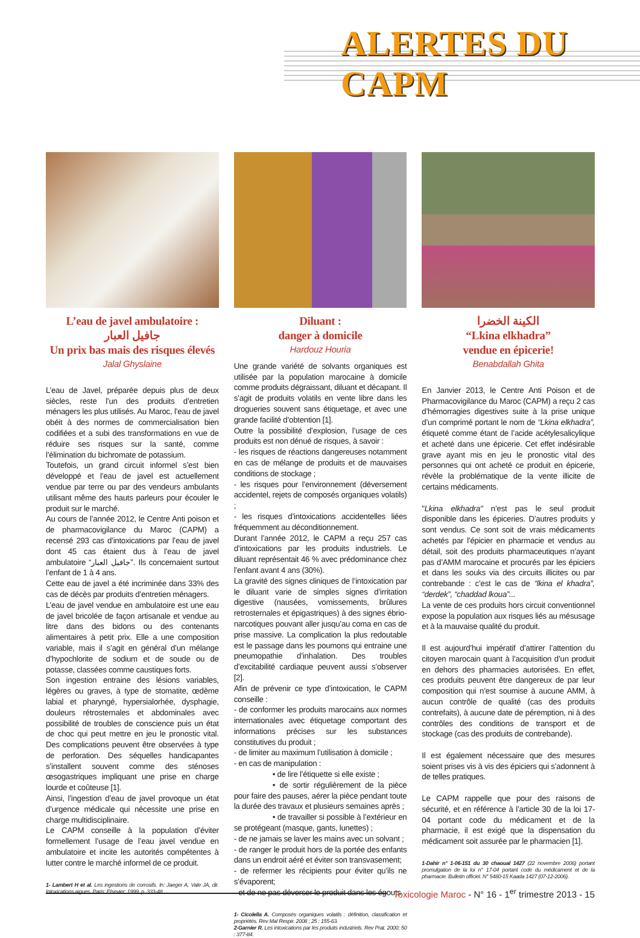ALERTES DU CAPM
L’eau de javel ambulatoire :
جافيل العبار
Un prix bas mais des risques élevés
Jalal Ghyslaine
L’eau de Javel, préparée depuis plus de deux siècles, reste l’un des produits d’entretien ménagers les plus utilisés. Au Maroc, l’eau de javel obéit à des normes de commercialisation bien codifiées et a subi des transformations en vue de réduire ses risques sur la santé, comme l’élimination du bichromate de potassium.
Toutefois, un grand circuit informel s’est bien développé et l’eau de javel est actuellement vendue par terre ou par des vendeurs ambulants utilisant même des hauts parleurs pour écouler le produit sur le marché.
Au cours de l’année 2012, le Centre Anti poison et de pharmacovigilance du Maroc (CAPM) a recensé 293 cas d’intoxications par l’eau de javel dont 45 cas étaient dus à l’eau de javel ambulatoire “جافيل العبار”. Ils concernaient surtout l’enfant de 1 à 4 ans.
Cette eau de javel a été incriminée dans 33% des cas de décès par produits d’entretien ménagers.
L’eau de javel vendue en ambulatoire est une eau de javel bricolée de façon artisanale et vendue au litre dans des bidons ou des contenants alimentaires à petit prix. Elle a une composition variable, mais il s’agit en général d’un mélange d’hypochlorite de sodium et de soude ou de potasse, classées comme caustiques forts.
Son ingestion entraine des lésions variables, légères ou graves, à type de stomatite, œdème labial et pharyngé, hypersialorhée, dysphagie, douleurs rétrosternales et abdominales avec possibilité de troubles de conscience puis un état de choc qui peut mettre en jeu le pronostic vital. Des complications peuvent être observées à type de perforation. Des séquelles handicapantes s’installent souvent comme des sténoses œsogastriques impliquant une prise en charge lourde et coûteuse [1].
Ainsi, l’ingestion d’eau de javel provoque un état d’urgence médicale qui nécessite une prise en charge multidisciplinaire.
Le CAPM conseille à la population d’éviter formellement l’usage de l’eau javel vendue en ambulatoire et incite les autorités compétentes à lutter contre le marché informel de ce produit.
1- Lambert H et al. Les ingestions de corrosifs. In: Jaeger A, Vale JA, dir. Intoxications aigues. Paris: Elsevier; 1999. p. 333-48.
Diluant :
danger à domicile
Hardouz Houria
Une grande variété de solvants organiques est utilisée par la population marocaine à domicile comme produits dégraissant, diluant et décapant. Il s’agit de produits volatils en vente libre dans les drogueries souvent sans étiquetage, et avec une grande facilité d’obtention [1].
Outre la possibilité d’explosion, l’usage de ces produits est non dénué de risques, à savoir :
- les risques de réactions dangereuses notamment en cas de mélange de produits et de mauvaises conditions de stockage ;
- les risques pour l’environnement (déversement accidentel, rejets de composés organiques volatils) ;
- les risques d’intoxications accidentelles liées fréquemment au déconditionnement.
Durant l’année 2012, le CAPM a reçu 257 cas d’intoxications par les produits industriels. Le diluant représentait 46 % avec prédominance chez l’enfant avant 4 ans (30%).
La gravité des signes cliniques de l’intoxication par le diluant varie de simples signes d’irritation digestive (nausées, vomissements, brûlures retrosternales et épigastriques) à des signes ébrio-narcotiques pouvant aller jusqu’au coma en cas de prise massive. La complication la plus redoutable est le passage dans les poumons qui entraine une pneumopathie d’inhalation. Des troubles d’excitabilité cardiaque peuvent aussi s’observer [2].
Afin de prévenir ce type d’intoxication, le CAPM conseille :
- de conformer les produits marocains aux normes internationales avec étiquetage comportant des informations précises sur les substances constitutives du produit ;
- de limiter au maximum l’utilisation à domicile ;
- en cas de manipulation :
• de lire l’étiquette si elle existe ;
• de sortir régulièrement de la pièce pour faire des pauses, aérer la pièce pendant toute la durée des travaux et plusieurs semaines après ;
• de travailler si possible à l’extérieur en se protégeant (masque, gants, lunettes) ;
- de ne jamais se laver les mains avec un solvant ;
- de ranger le produit hors de la portée des enfants dans un endroit aéré et éviter son transvasement;
- de refermer les récipients pour éviter qu’ils ne s’évaporent;
- et de ne pas déverser le produit dans les égouts.
1- Cicolella A. Composés organiques volatils : définition, classification et propriétés. Rev Mal Respir. 2008 ; 25 : 155-63.
2-Garnier R. Les intoxications par les produits industriels. Rev Prat. 2000; 50 : 377-84.
الكينة الخضرا
“Lkina elkhadra”
vendue en épicerie!
Benabdallah Ghita
En Janvier 2013, le Centre Anti Poison et de Pharmacovigilance du Maroc (CAPM) a reçu 2 cas d’hémorragies digestives suite à la prise unique d’un comprimé portant le nom de “Lkina elkhadra”, étiqueté comme étant de l’acide acétylesalicylique et acheté dans une épicerie. Cet effet indésirable grave ayant mis en jeu le pronostic vital des personnes qui ont acheté ce produit en épicerie, révèle la problématique de la vente illicite de certains médicaments.
"Lkina elkhadra" n’est pas le seul produit disponible dans les épiceries. D’autres produits y sont vendus. Ce sont soit de vrais médicaments achetés par l’épicier en pharmacie et vendus au détail, soit des produits pharmaceutiques n’ayant pas d’AMM marocaine et procurés par les épiciers et dans les souks via des circuits illicites ou par contrebande : c’est le cas de “lkina el khadra”, “derdek”, “chaddad lkoua”...
La vente de ces produits hors circuit conventionnel expose la population aux risques liés au mésusage et à la mauvaise qualité du produit.
Il est aujourd’hui impératif d’attirer l’attention du citoyen marocain quant à l’acquisition d’un produit en dehors des pharmacies autorisées. En effet, ces produits peuvent être dangereux de par leur composition qui n’est soumise à aucune AMM, à aucun contrôle de qualité (cas des produits contrefaits), à aucune date de péremption, ni à des contrôles des conditions de transport et de stockage (cas des produits de contrebande).
Il est également nécessaire que des mesures soient prises vis à vis des épiciers qui s’adonnent à de telles pratiques.
Le CAPM rappelle que pour des raisons de sécurité, et en référence à l’article 30 de la loi 17-04 portant code du médicament et de la pharmacie, il est exigé que la dispensation du médicament soit assurée par le pharmacien [1].
1-Dahir n° 1-06-151 du 30 chaoual 1427 (22 novembre 2006) portant promulgation de la loi n° 17-04 portant code du médicament et de la pharmacie. Bulletin officiel. N° 5480-15 Kaada 1427 (07-12-2006).
Toxicologie Maroc - N° 16 - 1<sup>er</sup> trimestre 2013 - 15